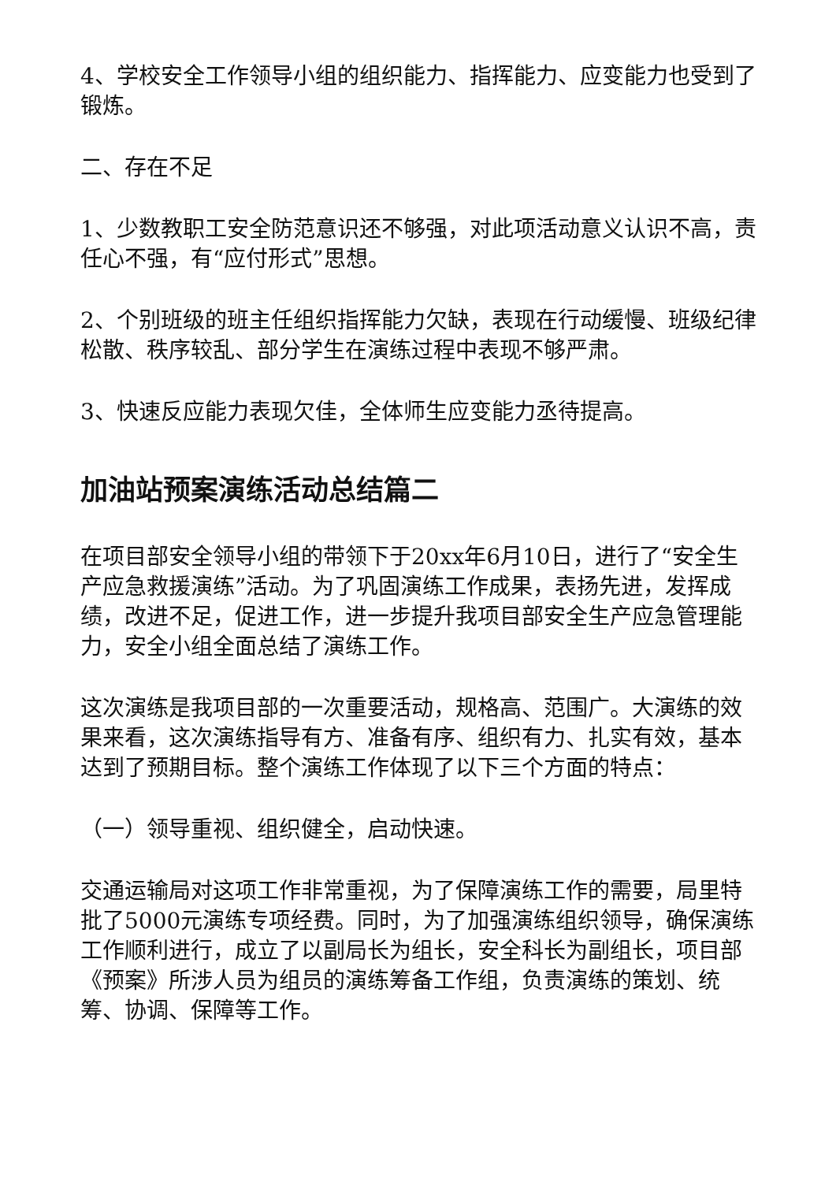4、学校安全工作领导小组的组织能力、指挥能力、应变能力也受到了锻炼。
二、存在不足
1、少数教职工安全防范意识还不够强，对此项活动意义认识不高，责任心不强，有“应付形式”思想。
2、个别班级的班主任组织指挥能力欠缺，表现在行动缓慢、班级纪律松散、秩序较乱、部分学生在演练过程中表现不够严肃。
3、快速反应能力表现欠佳，全体师生应变能力丞待提高。
加油站预案演练活动总结篇二
在项目部安全领导小组的带领下于20xx年6月10日，进行了“安全生产应急救援演练”活动。为了巩固演练工作成果，表扬先进，发挥成绩，改进不足，促进工作，进一步提升我项目部安全生产应急管理能力，安全小组全面总结了演练工作。
这次演练是我项目部的一次重要活动，规格高、范围广。大演练的效果来看，这次演练指导有方、准备有序、组织有力、扎实有效，基本达到了预期目标。整个演练工作体现了以下三个方面的特点：
（一）领导重视、组织健全，启动快速。
交通运输局对这项工作非常重视，为了保障演练工作的需要，局里特批了5000元演练专项经费。同时，为了加强演练组织领导，确保演练工作顺利进行，成立了以副局长为组长，安全科长为副组长，项目部《预案》所涉人员为组员的演练筹备工作组，负责演练的策划、统筹、协调、保障等工作。